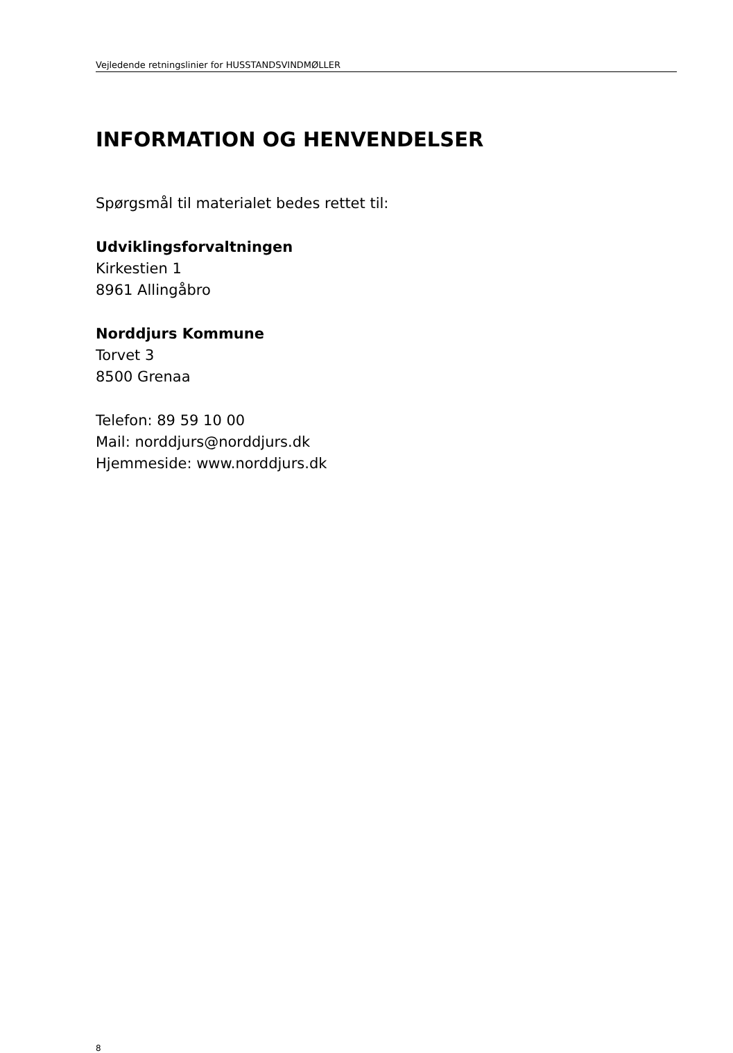Vejledende retningslinier for HUSSTANDSVINDMØLLER
INFORMATION OG HENVENDELSER
Spørgsmål til materialet bedes rettet til:
Udviklingsforvaltningen
Kirkestien 1
8961 Allingåbro
Norddjurs Kommune
Torvet 3
8500 Grenaa
Telefon: 89 59 10 00
Mail: norddjurs@norddjurs.dk
Hjemmeside: www.norddjurs.dk
8